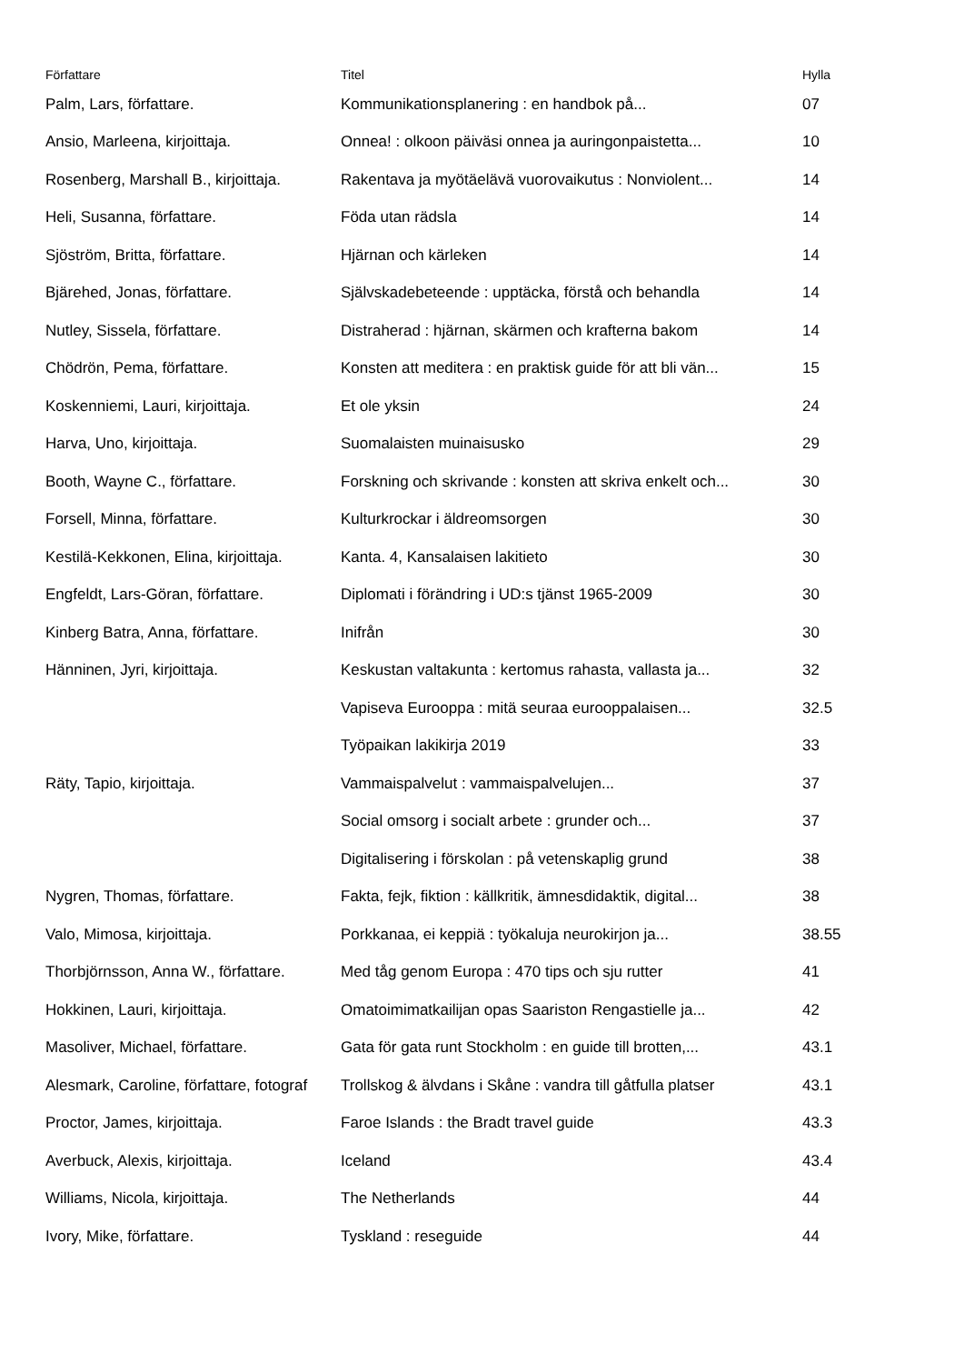| Författare | Titel | Hylla |
| --- | --- | --- |
| Palm, Lars, författare. | Kommunikationsplanering : en handbok på... | 07 |
| Ansio, Marleena, kirjoittaja. | Onnea! : olkoon päiväsi onnea ja auringonpaistetta... | 10 |
| Rosenberg, Marshall B., kirjoittaja. | Rakentava ja myötäelävä vuorovaikutus : Nonviolent... | 14 |
| Heli, Susanna, författare. | Föda utan rädsla | 14 |
| Sjöström, Britta, författare. | Hjärnan och kärleken | 14 |
| Bjärehed, Jonas, författare. | Självskadebeteende : upptäcka, förstå och behandla | 14 |
| Nutley, Sissela, författare. | Distraherad : hjärnan, skärmen och krafterna bakom | 14 |
| Chödrön, Pema, författare. | Konsten att meditera : en praktisk guide för att bli vän... | 15 |
| Koskenniemi, Lauri, kirjoittaja. | Et ole yksin | 24 |
| Harva, Uno, kirjoittaja. | Suomalaisten muinaisusko | 29 |
| Booth, Wayne C., författare. | Forskning och skrivande : konsten att skriva enkelt och... | 30 |
| Forsell, Minna, författare. | Kulturkrockar i äldreomsorgen | 30 |
| Kestilä-Kekkonen, Elina, kirjoittaja. | Kanta. 4, Kansalaisen lakitieto | 30 |
| Engfeldt, Lars-Göran, författare. | Diplomati i förändring i UD:s tjänst 1965-2009 | 30 |
| Kinberg Batra, Anna, författare. | Inifrån | 30 |
| Hänninen, Jyri, kirjoittaja. | Keskustan valtakunta : kertomus rahasta, vallasta ja... | 32 |
| | Vapiseva Eurooppa : mitä seuraa eurooppalaisen... | 32.5 |
| | Työpaikan lakikirja 2019 | 33 |
| Räty, Tapio, kirjoittaja. | Vammaispalvelut : vammaispalvelujen... | 37 |
| | Social omsorg i socialt arbete : grunder och... | 37 |
| | Digitalisering i förskolan : på vetenskaplig grund | 38 |
| Nygren, Thomas, författare. | Fakta, fejk, fiktion : källkritik, ämnesdidaktik, digital... | 38 |
| Valo, Mimosa, kirjoittaja. | Porkkanaa, ei keppiä : työkaluja neurokirjon ja... | 38.55 |
| Thorbjörnsson, Anna W., författare. | Med tåg genom Europa : 470 tips och sju rutter | 41 |
| Hokkinen, Lauri, kirjoittaja. | Omatoimimatkailijan opas Saariston Rengastielle ja... | 42 |
| Masoliver, Michael, författare. | Gata för gata runt Stockholm : en guide till brotten,... | 43.1 |
| Alesmark, Caroline, författare, fotograf | Trollskog & älvdans i Skåne : vandra till gåtfulla platser | 43.1 |
| Proctor, James, kirjoittaja. | Faroe Islands : the Bradt travel guide | 43.3 |
| Averbuck, Alexis, kirjoittaja. | Iceland | 43.4 |
| Williams, Nicola, kirjoittaja. | The Netherlands | 44 |
| Ivory, Mike, författare. | Tyskland : reseguide | 44 |